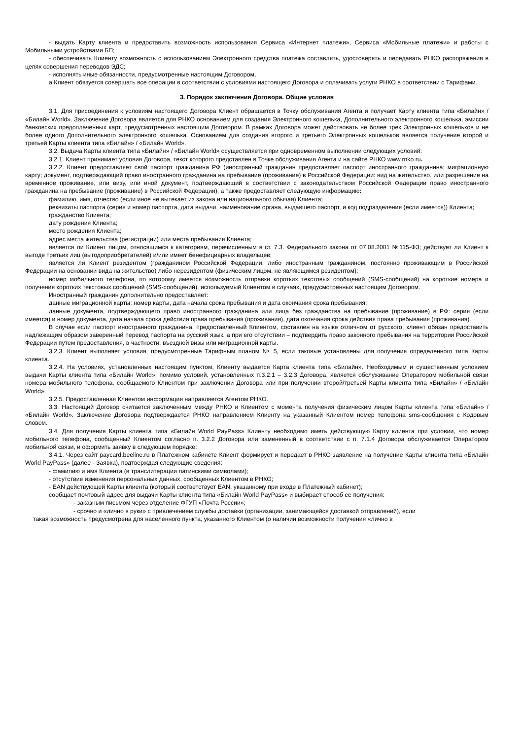- выдать Карту клиента и предоставить возможность использования Сервиса «Интернет платежи», Сервиса «Мобильные платежи» и работы с Мобильными устройствами БП;
- обеспечивать Клиенту возможность с использованием Электронного средства платежа составлять, удостоверять и передавать РНКО распоряжения в целях совершения переводов ЭДС;
- исполнять иные обязанности, предусмотренные настоящим Договором,
а Клиент обязуется совершать все операции в соответствии с условиями настоящего Договора и оплачивать услуги РНКО в соответствии с Тарифами.
3. Порядок заключения Договора. Общие условия
3.1. Для присоединения к условиям настоящего Договора Клиент обращается в Точку обслуживания Агента и получает Карту клиента типа «Билайн» / «Билайн World». Заключение Договора является для РНКО основанием для создания Электронного кошелька, Дополнительного электронного кошелька, эмиссии банковских предоплаченных карт, предусмотренных настоящим Договором. В рамках Договора может действовать не более трех Электронных кошельков и не более одного Дополнительного электронного кошелька. Основанием для создания второго и третьего Электронных кошельков является получение второй и третьей Карты клиента типа «Билайн» / «Билайн World».
3.2. Выдача Карты клиента типа «Билайн» / «Билайн World» осуществляется при одновременном выполнении следующих условий:
3.2.1. Клиент принимает условия Договора, текст которого представлен в Точке обслуживания Агента и на сайте РНКО www.rnko.ru.
3.2.2. Клиент предоставляет свой паспорт гражданина РФ (иностранный гражданин предоставляет паспорт иностранного гражданина; миграционную карту; документ, подтверждающий право иностранного гражданина на пребывание (проживание) в Российской Федерации: вид на жительство, или разрешение на временное проживание, или визу, или иной документ, подтверждающий в соответствии с законодательством Российской Федерации право иностранного гражданина на пребывание (проживание) в Российской Федерации), а также предоставляет следующую информацию:
фамилию, имя, отчество (если иное не вытекает из закона или национального обычая) Клиента;
реквизиты паспорта (серия и номер паспорта, дата выдачи, наименование органа, выдавшего паспорт, и код подразделения (если имеется)) Клиента;
гражданство Клиента;
дату рождения Клиента;
место рождения Клиента;
адрес места жительства (регистрации) или места пребывания Клиента;
является ли Клиент лицом, относящимся к категориям, перечисленным в ст. 7.3. Федерального закона от 07.08.2001 №115-ФЗ; действует ли Клиент к выгоде третьих лиц (выгодоприобретателей) и/или имеет бенефициарных владельцев;
является ли Клиент резидентом (гражданином Российской Федерации, либо иностранным гражданином, постоянно проживающим в Российской Федерации на основании вида на жительство) либо нерезидентом (физическим лицом, не являющимся резидентом);
номер мобильного телефона, по которому имеется возможность отправки коротких текстовых сообщений (SMS-сообщений) на короткие номера и получения коротких текстовых сообщений (SMS-сообщений), используемый Клиентом в случаях, предусмотренных настоящим Договором.
Иностранный гражданин дополнительно предоставляет:
данные миграционной карты: номер карты, дата начала срока пребывания и дата окончания срока пребывания;
данные документа, подтверждающего право иностранного гражданина или лица без гражданства на пребывание (проживание) в РФ: серия (если имеется) и номер документа, дата начала срока действия права пребывания (проживания), дата окончания срока действия права пребывания (проживания).
В случае если паспорт иностранного гражданина, предоставленный Клиентом, составлен на языке отличном от русского, клиент обязан предоставить надлежащим образом заверенный перевод паспорта на русский язык, а при его отсутствии – подтвердить право законного пребывания на территории Российской Федерации путем предоставления, в частности, въездной визы или миграционной карты.
3.2.3. Клиент выполняет условия, предусмотренные Тарифным планом № 5, если таковые установлены для получения определенного типа Карты клиента.
3.2.4. На условиях, установленных настоящим пунктом, Клиенту выдается Карта клиента типа «Билайн». Необходимым и существенным условием выдачи Карты клиента типа «Билайн World», помимо условий, установленных п.3.2.1 – 3.2.3 Договора, является обслуживание Оператором мобильной связи номера мобильного телефона, сообщаемого Клиентом при заключении Договора или при получении второй/третьей Карты клиента типа «Билайн» / «Билайн World».
3.2.5. Предоставленная Клиентом информация направляется Агентом РНКО.
3.3. Настоящий Договор считается заключенным между РНКО и Клиентом с момента получения физическим лицом Карты клиента типа «Билайн» / «Билайн World». Заключение Договора подтверждается РНКО направлением Клиенту на указанный Клиентом номер телефона sms-сообщения с Кодовым словом.
3.4. Для получения Карты клиента типа «Билайн World PayPass» Клиенту необходимо иметь действующую Карту клиента при условии, что номер мобильного телефона, сообщенный Клиентом согласно п. 3.2.2 Договора или замененный в соответствии с п. 7.1.4 Договора обслуживается Оператором мобильной связи, и оформить заявку в следующем порядке:
3.4.1. Через сайт paycard.beeline.ru в Платежном кабинете Клиент формирует и передает в РНКО заявление на получение Карты клиента типа «Билайн World PayPass» (далее - Заявка), подтверждая следующие сведения:
- фамилию и имя Клиента (в транслитерации латинскими символами);
- отсутствие изменения персональных данных, сообщенных Клиентом в РНКО;
- EAN действующей Карты клиента (который соответствует EAN, указанному при входе в Платежный кабинет);
сообщает почтовый адрес для выдачи Карты клиента типа «Билайн World PayPass» и выбирает способ ее получения:
- заказным письмом через отделение ФГУП «Почта России»;
- срочно и «лично в руки» с привлечением службы доставки (организации, занимающейся доставкой отправлений), если
такая возможность предусмотрена для населенного пункта, указанного Клиентом (о наличии возможности получения «лично в